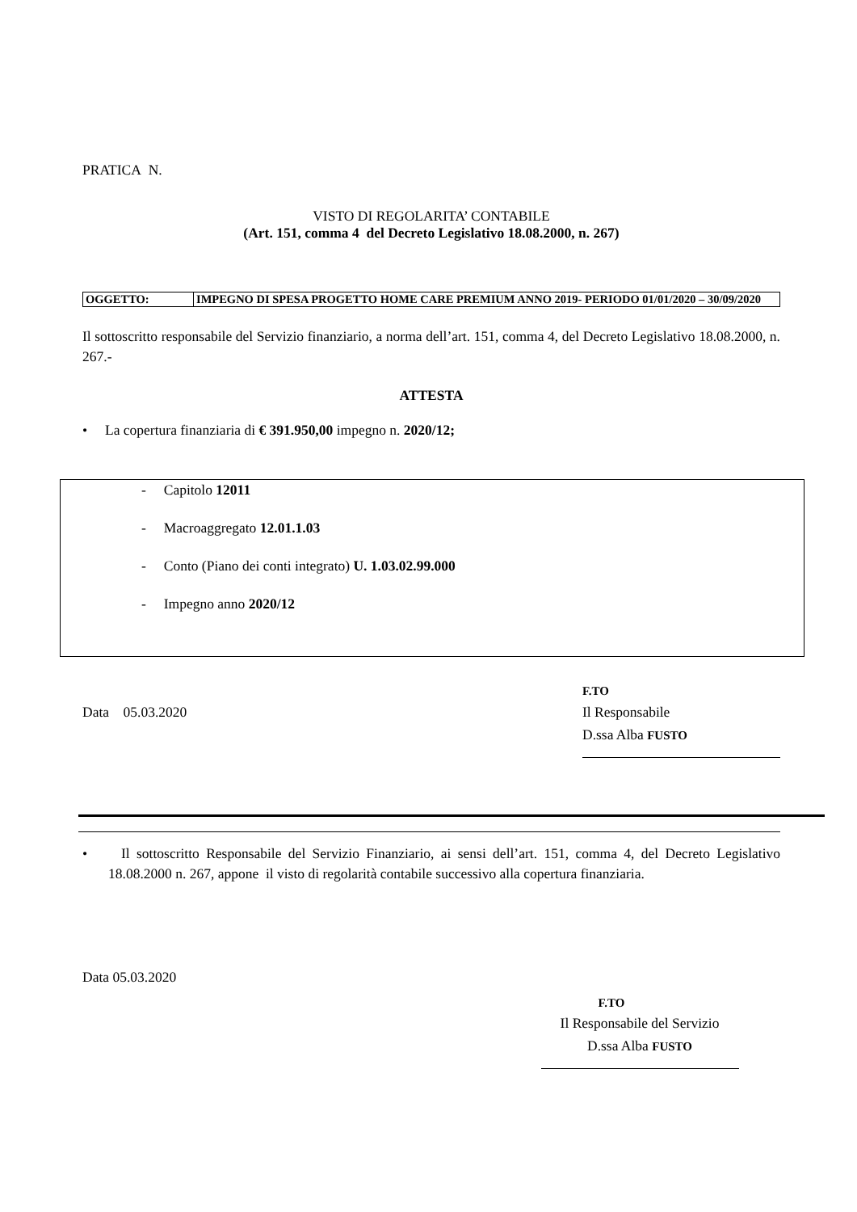PRATICA N.
VISTO DI REGOLARITA’ CONTABILE
(Art. 151, comma 4 del Decreto Legislativo 18.08.2000, n. 267)
| OGGETTO: | IMPEGNO DI SPESA PROGETTO HOME CARE PREMIUM ANNO 2019- PERIODO 01/01/2020 – 30/09/2020 |
Il sottoscritto responsabile del Servizio finanziario, a norma dell’art. 151, comma 4, del Decreto Legislativo 18.08.2000, n. 267.-
ATTESTA
• La copertura finanziaria di € 391.950,00 impegno n. 2020/12;
- Capitolo 12011
- Macroaggregato 12.01.1.03
- Conto (Piano dei conti integrato) U. 1.03.02.99.000
- Impegno anno 2020/12
Data 05.03.2020
F.TO
Il Responsabile
D.ssa Alba FUSTO
• Il sottoscritto Responsabile del Servizio Finanziario, ai sensi dell’art. 151, comma 4, del Decreto Legislativo 18.08.2000 n. 267, appone il visto di regolarità contabile successivo alla copertura finanziaria.
Data 05.03.2020
F.TO
Il Responsabile del Servizio
D.ssa Alba FUSTO